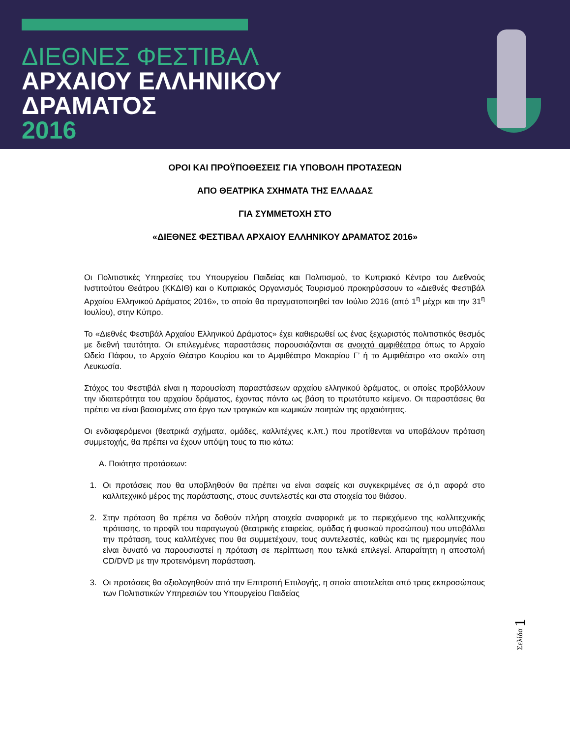ΔΙΕΘΝΕΣ ΦΕΣΤΙΒΑΛ
ΑΡΧΑΙΟΥ ΕΛΛΗΝΙΚΟΥ
ΔΡΑΜΑΤΟΣ
2016
ΟΡΟΙ ΚΑΙ ΠΡΟΫΠΟΘΕΣΕΙΣ ΓΙΑ ΥΠΟΒΟΛΗ ΠΡΟΤΑΣΕΩΝ
ΑΠΟ ΘΕΑΤΡΙΚΑ ΣΧΗΜΑΤΑ ΤΗΣ ΕΛΛΑΔΑΣ
ΓΙΑ ΣΥΜΜΕΤΟΧΗ ΣΤΟ
«ΔΙΕΘΝΕΣ ΦΕΣΤΙΒΑΛ ΑΡΧΑΙΟΥ ΕΛΛΗΝΙΚΟΥ ΔΡΑΜΑΤΟΣ 2016»
Οι Πολιτιστικές Υπηρεσίες του Υπουργείου Παιδείας και Πολιτισμού, το Κυπριακό Κέντρο του Διεθνούς Ινστιτούτου Θεάτρου (ΚΚΔΙΘ) και ο Κυπριακός Οργανισμός Τουρισμού προκηρύσσουν το «Διεθνές Φεστιβάλ Αρχαίου Ελληνικού Δράματος 2016», το οποίο θα πραγματοποιηθεί τον Ιούλιο 2016 (από 1<sup>η</sup> μέχρι και την 31<sup>η</sup> Ιουλίου), στην Κύπρο.
Το «Διεθνές Φεστιβάλ Αρχαίου Ελληνικού Δράματος» έχει καθιερωθεί ως ένας ξεχωριστός πολιτιστικός θεσμός με διεθνή ταυτότητα. Οι επιλεγμένες παραστάσεις παρουσιάζονται σε ανοιχτά αμφιθέατρα όπως το Αρχαίο Ωδείο Πάφου, το Αρχαίο Θέατρο Κουρίου και το Αμφιθέατρο Μακαρίου Γ’ ή το Αμφιθέατρο «το σκαλί» στη Λευκωσία.
Στόχος του Φεστιβάλ είναι η παρουσίαση παραστάσεων αρχαίου ελληνικού δράματος, οι οποίες προβάλλουν την ιδιαιτερότητα του αρχαίου δράματος, έχοντας πάντα ως βάση το πρωτότυπο κείμενο. Οι παραστάσεις θα πρέπει να είναι βασισμένες στο έργο των τραγικών και κωμικών ποιητών της αρχαιότητας.
Οι ενδιαφερόμενοι (θεατρικά σχήματα, ομάδες, καλλιτέχνες κ.λπ.) που προτίθενται να υποβάλουν πρόταση συμμετοχής, θα πρέπει να έχουν υπόψη τους τα πιο κάτω:
Α. Ποιότητα προτάσεων:
1. Οι προτάσεις που θα υποβληθούν θα πρέπει να είναι σαφείς και συγκεκριμένες σε ό,τι αφορά στο καλλιτεχνικό μέρος της παράστασης, στους συντελεστές και στα στοιχεία του θιάσου.
2. Στην πρόταση θα πρέπει να δοθούν πλήρη στοιχεία αναφορικά με το περιεχόμενο της καλλιτεχνικής πρότασης, το προφίλ του παραγωγού (θεατρικής εταιρείας, ομάδας ή φυσικού προσώπου) που υποβάλλει την πρόταση, τους καλλιτέχνες που θα συμμετέχουν, τους συντελεστές, καθώς και τις ημερομηνίες που είναι δυνατό να παρουσιαστεί η πρόταση σε περίπτωση που τελικά επιλεγεί. Απαραίτητη η αποστολή CD/DVD με την προτεινόμενη παράσταση.
3. Οι προτάσεις θα αξιολογηθούν από την Επιτροπή Επιλογής, η οποία αποτελείται από τρεις εκπροσώπους των Πολιτιστικών Υπηρεσιών του Υπουργείου Παιδείας
Σελίδα 1